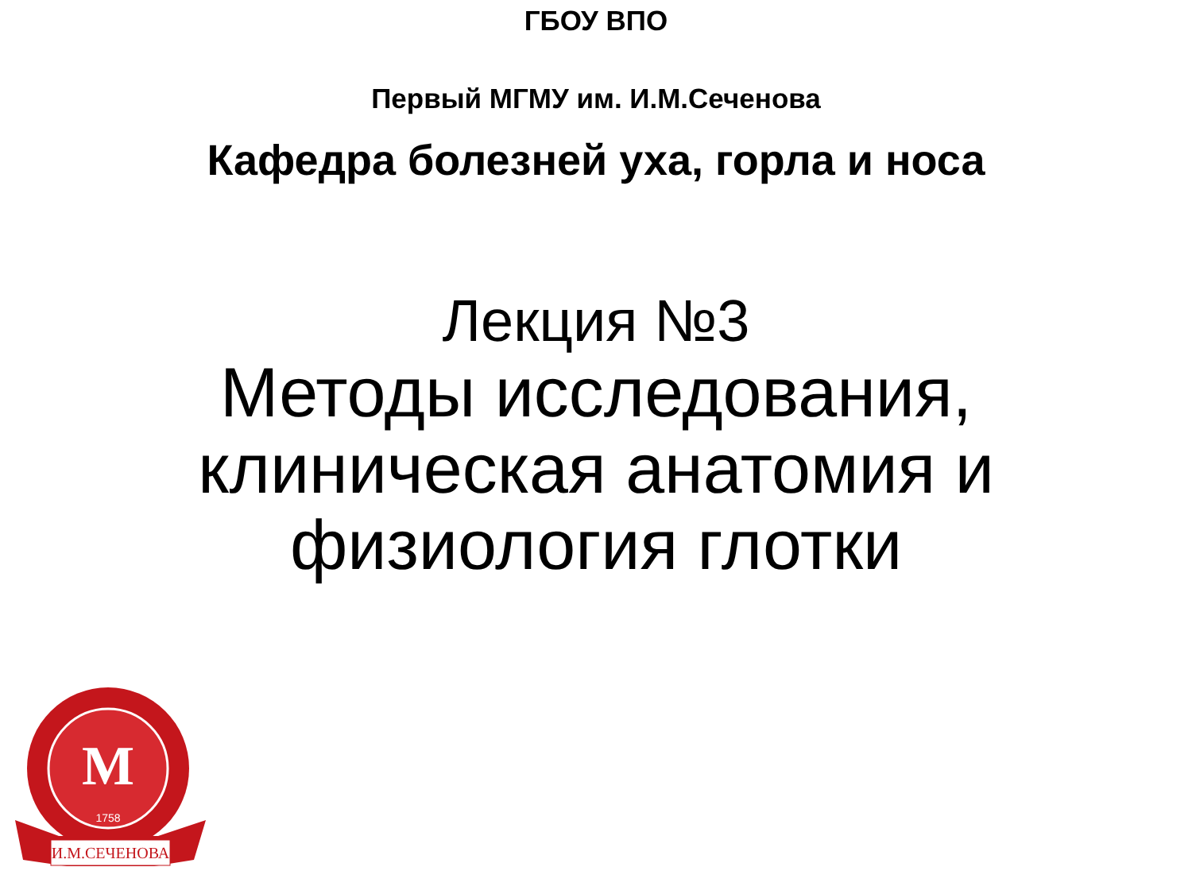ГБОУ ВПО
Первый МГМУ им. И.М.Сеченова
Кафедра болезней уха, горла и носа
Лекция №3
Методы исследования,
клиническая анатомия и
физиология глотки
М
1758
И.М.СЕЧЕНОВА